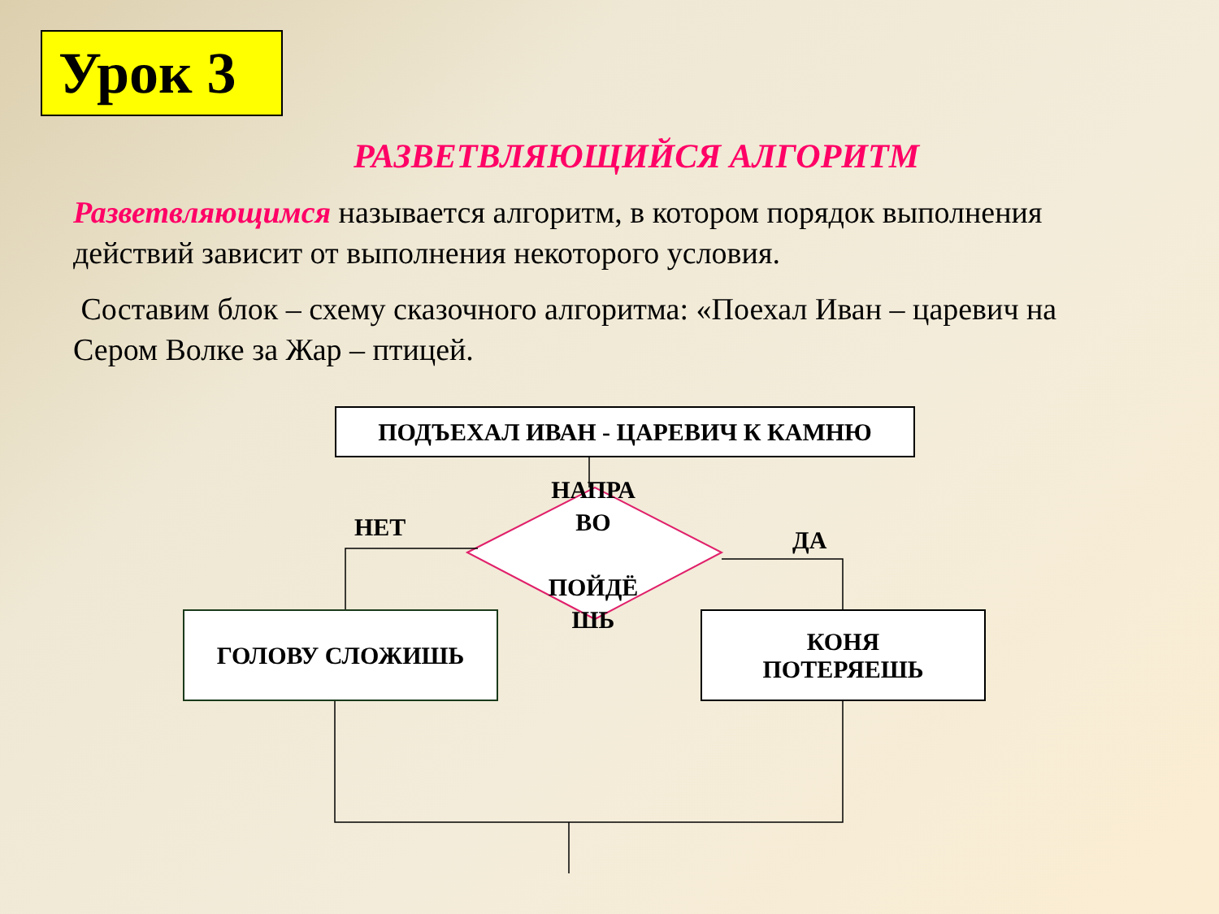Урок 3
РАЗВЕТВЛЯЮЩИЙСЯ АЛГОРИТМ
Разветвляющимся называется алгоритм, в котором порядок выполнения действий зависит от выполнения некоторого условия.
Составим блок – схему сказочного алгоритма: «Поехал Иван – царевич на Сером Волке за Жар – птицей.
ПОДЪЕХАЛ ИВАН - ЦАРЕВИЧ К КАМНЮ
НАПРА
ВО
ПОЙДЁ
ШЬ
НЕТ ДА
ГОЛОВУ СЛОЖИШЬ
КОНЯ
ПОТЕРЯЕШЬ